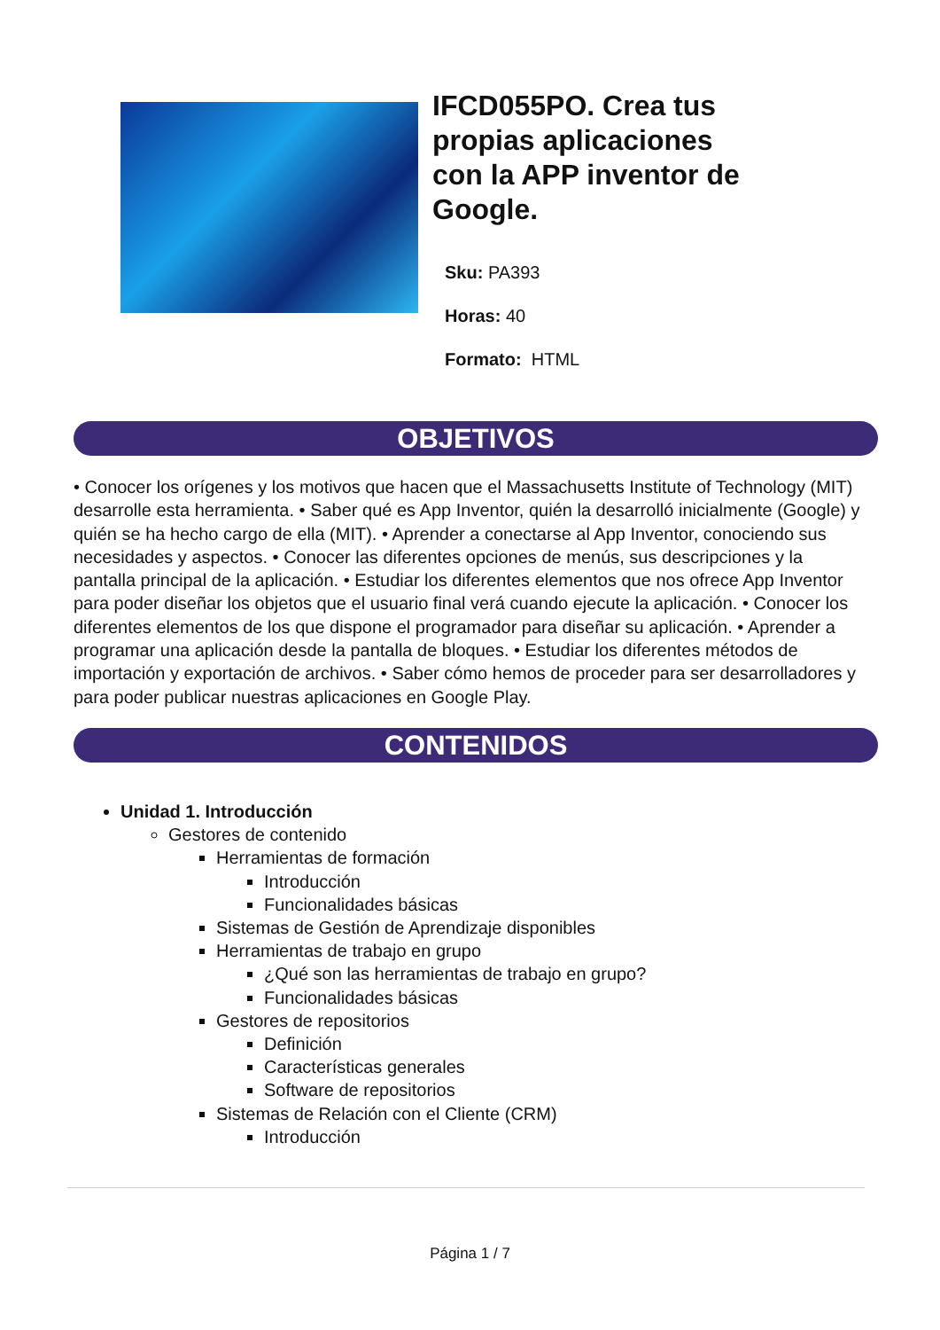IFCD055PO. Crea tus propias aplicaciones con la APP inventor de Google.
Sku: PA393
Horas: 40
Formato: HTML
OBJETIVOS
• Conocer los orígenes y los motivos que hacen que el Massachusetts Institute of Technology (MIT) desarrolle esta herramienta. • Saber qué es App Inventor, quién la desarrolló inicialmente (Google) y quién se ha hecho cargo de ella (MIT). • Aprender a conectarse al App Inventor, conociendo sus necesidades y aspectos. • Conocer las diferentes opciones de menús, sus descripciones y la pantalla principal de la aplicación. • Estudiar los diferentes elementos que nos ofrece App Inventor para poder diseñar los objetos que el usuario final verá cuando ejecute la aplicación. • Conocer los diferentes elementos de los que dispone el programador para diseñar su aplicación. • Aprender a programar una aplicación desde la pantalla de bloques. • Estudiar los diferentes métodos de importación y exportación de archivos. • Saber cómo hemos de proceder para ser desarrolladores y para poder publicar nuestras aplicaciones en Google Play.
CONTENIDOS
Unidad 1. Introducción
Gestores de contenido
Herramientas de formación
Introducción
Funcionalidades básicas
Sistemas de Gestión de Aprendizaje disponibles
Herramientas de trabajo en grupo
¿Qué son las herramientas de trabajo en grupo?
Funcionalidades básicas
Gestores de repositorios
Definición
Características generales
Software de repositorios
Sistemas de Relación con el Cliente (CRM)
Introducción
Página 1 / 7